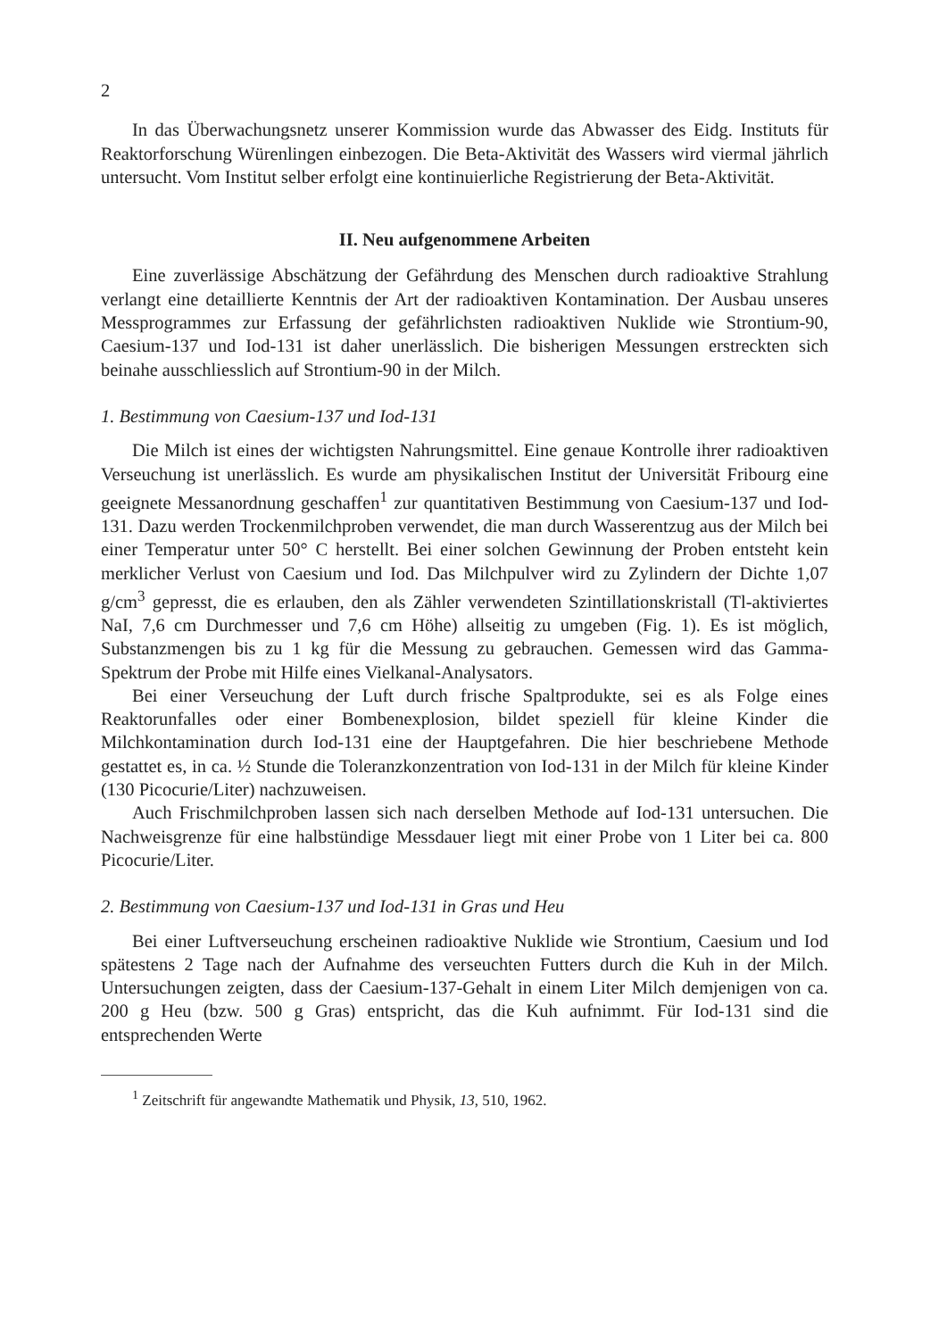2
In das Überwachungsnetz unserer Kommission wurde das Abwasser des Eidg. Instituts für Reaktorforschung Würenlingen einbezogen. Die Beta-Aktivität des Wassers wird viermal jährlich untersucht. Vom Institut selber erfolgt eine kontinuierliche Registrierung der Beta-Aktivität.
II. Neu aufgenommene Arbeiten
Eine zuverlässige Abschätzung der Gefährdung des Menschen durch radioaktive Strahlung verlangt eine detaillierte Kenntnis der Art der radioaktiven Kontamination. Der Ausbau unseres Messprogrammes zur Erfassung der gefährlichsten radioaktiven Nuklide wie Strontium-90, Caesium-137 und Iod-131 ist daher unerlässlich. Die bisherigen Messungen erstreckten sich beinahe ausschliesslich auf Strontium-90 in der Milch.
1. Bestimmung von Caesium-137 und Iod-131
Die Milch ist eines der wichtigsten Nahrungsmittel. Eine genaue Kontrolle ihrer radioaktiven Verseuchung ist unerlässlich. Es wurde am physikalischen Institut der Universität Fribourg eine geeignete Messanordnung geschaffen<sup>1</sup> zur quantitativen Bestimmung von Caesium-137 und Iod-131. Dazu werden Trockenmilchproben verwendet, die man durch Wasserentzug aus der Milch bei einer Temperatur unter 50° C herstellt. Bei einer solchen Gewinnung der Proben entsteht kein merklicher Verlust von Caesium und Iod. Das Milchpulver wird zu Zylindern der Dichte 1,07 g/cm<sup>3</sup> gepresst, die es erlauben, den als Zähler verwendeten Szintillationskristall (Tl-aktiviertes NaI, 7,6 cm Durchmesser und 7,6 cm Höhe) allseitig zu umgeben (Fig. 1). Es ist möglich, Substanzmengen bis zu 1 kg für die Messung zu gebrauchen. Gemessen wird das Gamma-Spektrum der Probe mit Hilfe eines Vielkanal-Analysators.
Bei einer Verseuchung der Luft durch frische Spaltprodukte, sei es als Folge eines Reaktorunfalles oder einer Bombenexplosion, bildet speziell für kleine Kinder die Milchkontamination durch Iod-131 eine der Hauptgefahren. Die hier beschriebene Methode gestattet es, in ca. ½ Stunde die Toleranzkonzentration von Iod-131 in der Milch für kleine Kinder (130 Picocurie/Liter) nachzuweisen.
Auch Frischmilchproben lassen sich nach derselben Methode auf Iod-131 untersuchen. Die Nachweisgrenze für eine halbstündige Messdauer liegt mit einer Probe von 1 Liter bei ca. 800 Picocurie/Liter.
2. Bestimmung von Caesium-137 und Iod-131 in Gras und Heu
Bei einer Luftverseuchung erscheinen radioaktive Nuklide wie Strontium, Caesium und Iod spätestens 2 Tage nach der Aufnahme des verseuchten Futters durch die Kuh in der Milch. Untersuchungen zeigten, dass der Caesium-137-Gehalt in einem Liter Milch demjenigen von ca. 200 g Heu (bzw. 500 g Gras) entspricht, das die Kuh aufnimmt. Für Iod-131 sind die entsprechenden Werte
<sup>1</sup> Zeitschrift für angewandte Mathematik und Physik, 13, 510, 1962.